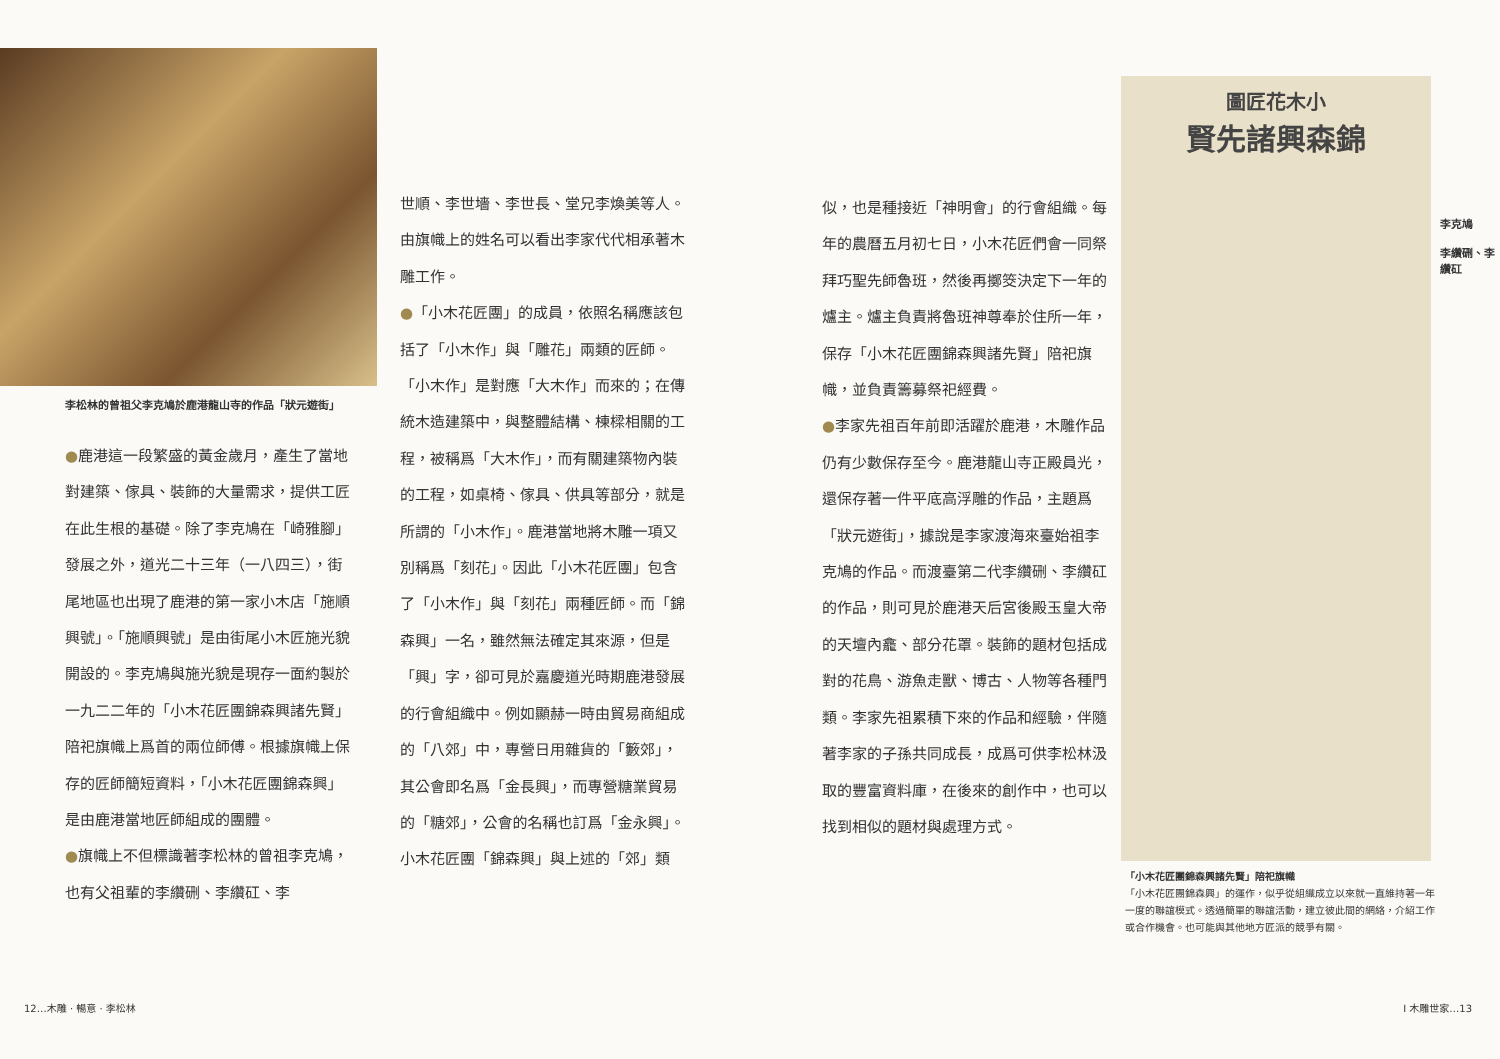李松林的曾祖父李克鳩於鹿港龍山寺的作品「狀元遊街」
●鹿港這一段繁盛的黃金歲月，產生了當地對建築、傢具、裝飾的大量需求，提供工匠在此生根的基礎。除了李克鳩在「崎雅腳」發展之外，道光二十三年（一八四三），街尾地區也出現了鹿港的第一家小木店「施順興號」。「施順興號」是由街尾小木匠施光貌開設的。李克鳩與施光貌是現存一面約製於一九二二年的「小木花匠團錦森興諸先賢」陪祀旗幟上爲首的兩位師傅。根據旗幟上保存的匠師簡短資料，「小木花匠團錦森興」是由鹿港當地匠師組成的團體。
●旗幟上不但標識著李松林的曾祖李克鳩，也有父祖輩的李纘硎、李纘矼、李
世順、李世墻、李世長、堂兄李煥美等人。由旗幟上的姓名可以看出李家代代相承著木雕工作。
●「小木花匠團」的成員，依照名稱應該包括了「小木作」與「雕花」兩類的匠師。「小木作」是對應「大木作」而來的；在傳統木造建築中，與整體結構、棟樑相關的工程，被稱爲「大木作」，而有關建築物內裝的工程，如桌椅、傢具、供具等部分，就是所謂的「小木作」。鹿港當地將木雕一項又別稱爲「刻花」。因此「小木花匠團」包含了「小木作」與「刻花」兩種匠師。而「錦森興」一名，雖然無法確定其來源，但是「興」字，卻可見於嘉慶道光時期鹿港發展的行會組織中。例如顯赫一時由貿易商組成的「八郊」中，專營日用雜貨的「籔郊」，其公會即名爲「金長興」，而專營糖業貿易的「糖郊」，公會的名稱也訂爲「金永興」。小木花匠團「錦森興」與上述的「郊」類
12…木雕 · 暢意 · 李松林
似，也是種接近「神明會」的行會組織。每年的農曆五月初七日，小木花匠們會一同祭拜巧聖先師魯班，然後再擲筊決定下一年的爐主。爐主負責將魯班神尊奉於住所一年，保存「小木花匠團錦森興諸先賢」陪祀旗幟，並負責籌募祭祀經費。
●李家先祖百年前即活躍於鹿港，木雕作品仍有少數保存至今。鹿港龍山寺正殿員光，還保存著一件平底高浮雕的作品，主題爲「狀元遊街」，據說是李家渡海來臺始祖李克鳩的作品。而渡臺第二代李纘硎、李纘矼的作品，則可見於鹿港天后宮後殿玉皇大帝的天壇內龕、部分花罩。裝飾的題材包括成對的花鳥、游魚走獸、博古、人物等各種門類。李家先祖累積下來的作品和經驗，伴隨著李家的子孫共同成長，成爲可供李松林汲取的豐富資料庫，在後來的創作中，也可以找到相似的題材與處理方式。
圖匠花木小
賢先諸興森錦
李克鳩
李纘硎、李纘矼
「小木花匠團錦森興諸先賢」陪祀旗幟
「小木花匠團錦森興」的運作，似乎從組織成立以來就一直維持著一年一度的聯誼模式。透過簡單的聯誼活動，建立彼此間的網絡，介紹工作或合作機會。也可能與其他地方匠派的競爭有關。
I 木雕世家…13